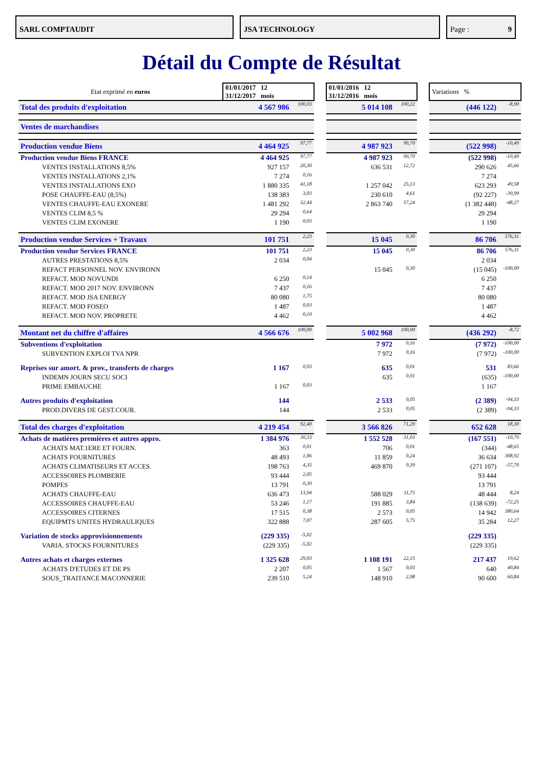SARL COMPTAUDIT JSA TECHNOLOGY Page : 9
Détail du Compte de Résultat
| Etat exprimé en euros | 01/01/2017 12 31/12/2017 mois | | | 01/01/2016 12 31/12/2016 mois | | | Variations % | |
| Total des produits d'exploitation | 4 567 986 | 100,03 | | 5 014 108 | 100,22 | | (446 122) | -8,90 |
| Ventes de marchandises | | | | | | | | |
| Production vendue Biens | 4 464 925 | 97,77 | | 4 987 923 | 99,70 | | (522 998) | -10,49 |
| Production vendue Biens FRANCE | 4 464 925 | 97,77 | | 4 987 923 | 99,70 | | (522 998) | -10,49 |
| VENTES INSTALLATIONS 8,5% | 927 157 | 20,30 | | 636 531 | 12,72 | | 290 626 | 45,66 |
| VENTES INSTALLATIONS 2,1% | 7 274 | 0,16 | | | | | 7 274 | |
| VENTES INSTALLATIONS EXO | 1 880 335 | 41,18 | | 1 257 042 | 25,13 | | 623 293 | 49,58 |
| POSE CHAUFFE-EAU (8,5%) | 138 383 | 3,03 | | 230 610 | 4,61 | | (92 227) | -39,99 |
| VENTES CHAUFFE-EAU EXONERE | 1 481 292 | 32,44 | | 2 863 740 | 57,24 | | (1 382 448) | -48,27 |
| VENTES CLIM 8,5 % | 29 294 | 0,64 | | | | | 29 294 | |
| VENTES CLIM EXONERE | 1 190 | 0,03 | | | | | 1 190 | |
| Production vendue Services + Travaux | 101 751 | 2,23 | | 15 045 | 0,30 | | 86 706 | 576,31 |
| Production vendue Services FRANCE | 101 751 | 2,23 | | 15 045 | 0,30 | | 86 706 | 576,31 |
| AUTRES PRESTATIONS 8,5% | 2 034 | 0,04 | | | | | 2 034 | |
| REFACT PERSONNEL NOV. ENVIRONN | | | | 15 045 | 0,30 | | (15 045) | -100,00 |
| REFACT. MOD NOVUNDI | 6 250 | 0,14 | | | | | 6 250 | |
| REFACT. MOD 2017 NOV. ENVIRONN | 7 437 | 0,16 | | | | | 7 437 | |
| REFACT. MOD JSA ENERGY | 80 080 | 1,75 | | | | | 80 080 | |
| REFACT. MOD FOSEO | 1 487 | 0,03 | | | | | 1 487 | |
| REFACT. MOD NOV. PROPRETE | 4 462 | 0,10 | | | | | 4 462 | |
| Montant net du chiffre d'affaires | 4 566 676 | 100,00 | | 5 002 968 | 100,00 | | (436 292) | -8,72 |
| Subventions d'exploitation | | | | 7 972 | 0,16 | | (7 972) | -100,00 |
| SUBVENTION EXPLOI TVA NPR | | | | 7 972 | 0,16 | | (7 972) | -100,00 |
| Reprises sur amort. & prov., transferts de charges | 1 167 | 0,03 | | 635 | 0,01 | | 531 | 83,66 |
| INDEMN JOURN SECU SOCI | | | | 635 | 0,01 | | (635) | -100,00 |
| PRIME EMBAUCHE | 1 167 | 0,03 | | | | | 1 167 | |
| Autres produits d'exploitation | 144 | | | 2 533 | 0,05 | | (2 389) | -94,33 |
| PROD.DIVERS DE GEST.COUR. | 144 | | | 2 533 | 0,05 | | (2 389) | -94,33 |
| Total des charges d'exploitation | 4 219 454 | 92,40 | | 3 566 826 | 71,29 | | 652 628 | 18,30 |
| Achats de matières premières et autres appro. | 1 384 976 | 30,33 | | 1 552 528 | 31,03 | | (167 551) | -10,79 |
| ACHATS MAT.1ERE ET FOURN. | 363 | 0,01 | | 706 | 0,01 | | (344) | -48,65 |
| ACHATS FOURNITURES | 48 493 | 1,06 | | 11 859 | 0,24 | | 36 634 | 308,92 |
| ACHATS CLIMATISEURS ET ACCES. | 198 763 | 4,35 | | 469 870 | 9,39 | | (271 107) | -57,70 |
| ACCESSOIRES PLOMBERIE | 93 444 | 2,05 | | | | | 93 444 | |
| POMPES | 13 791 | 0,30 | | | | | 13 791 | |
| ACHATS CHAUFFE-EAU | 636 473 | 13,94 | | 588 029 | 11,75 | | 48 444 | 8,24 |
| ACCESSOIRES CHAUFFE-EAU | 53 246 | 1,17 | | 191 885 | 3,84 | | (138 639) | -72,25 |
| ACCESSOIRES CITERNES | 17 515 | 0,38 | | 2 573 | 0,05 | | 14 942 | 580,64 |
| EQUIPMTS UNITES HYDRAULIQUES | 322 888 | 7,07 | | 287 605 | 5,75 | | 35 284 | 12,27 |
| Variation de stocks approvisionnements | (229 335) | -5,02 | | | | | (229 335) | |
| VARIA. STOCKS FOURNITURES | (229 335) | -5,02 | | | | | (229 335) | |
| Autres achats et charges externes | 1 325 628 | 29,03 | | 1 108 191 | 22,15 | | 217 437 | 19,62 |
| ACHATS D'ETUDES ET DE PS | 2 207 | 0,05 | | 1 567 | 0,03 | | 640 | 40,84 |
| SOUS_TRAITANCE MACONNERIE | 239 510 | 5,24 | | 148 910 | 2,98 | | 90 600 | 60,84 |